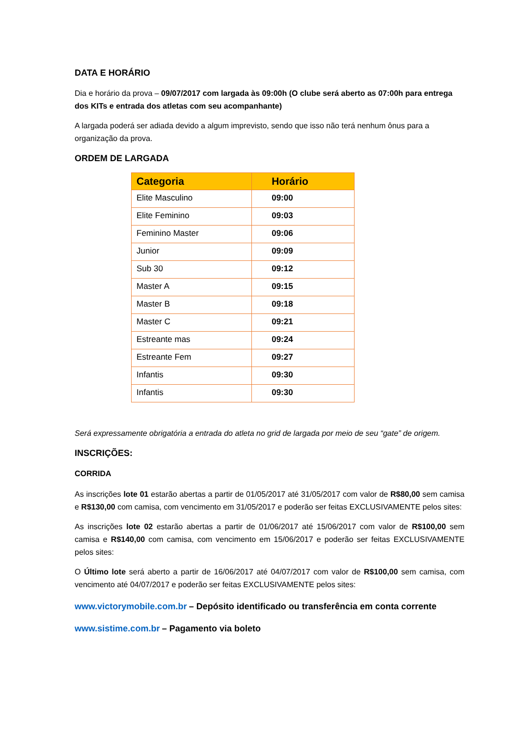DATA E HORÁRIO
Dia e horário da prova – 09/07/2017 com largada às 09:00h (O clube será aberto as 07:00h para entrega dos KITs e entrada dos atletas com seu acompanhante)
A largada poderá ser adiada devido a algum imprevisto, sendo que isso não terá nenhum ônus para a organização da prova.
ORDEM DE LARGADA
| Categoria | Horário |
| --- | --- |
| Elite Masculino | 09:00 |
| Elite Feminino | 09:03 |
| Feminino Master | 09:06 |
| Junior | 09:09 |
| Sub 30 | 09:12 |
| Master A | 09:15 |
| Master B | 09:18 |
| Master C | 09:21 |
| Estreante mas | 09:24 |
| Estreante Fem | 09:27 |
| Infantis | 09:30 |
| Infantis | 09:30 |
Será expressamente obrigatória a entrada do atleta no grid de largada por meio de seu “gate” de origem.
INSCRIÇÕES:
CORRIDA
As inscrições lote 01 estarão abertas a partir de 01/05/2017 até 31/05/2017 com valor de R$80,00 sem camisa e R$130,00 com camisa, com vencimento em 31/05/2017 e poderão ser feitas EXCLUSIVAMENTE pelos sites:
As inscrições lote 02 estarão abertas a partir de 01/06/2017 até 15/06/2017 com valor de R$100,00 sem camisa e R$140,00 com camisa, com vencimento em 15/06/2017 e poderão ser feitas EXCLUSIVAMENTE pelos sites:
O Último lote será aberto a partir de 16/06/2017 até 04/07/2017 com valor de R$100,00 sem camisa, com vencimento até 04/07/2017 e poderão ser feitas EXCLUSIVAMENTE pelos sites:
www.victorymobile.com.br – Depósito identificado ou transferência em conta corrente
www.sistime.com.br – Pagamento via boleto